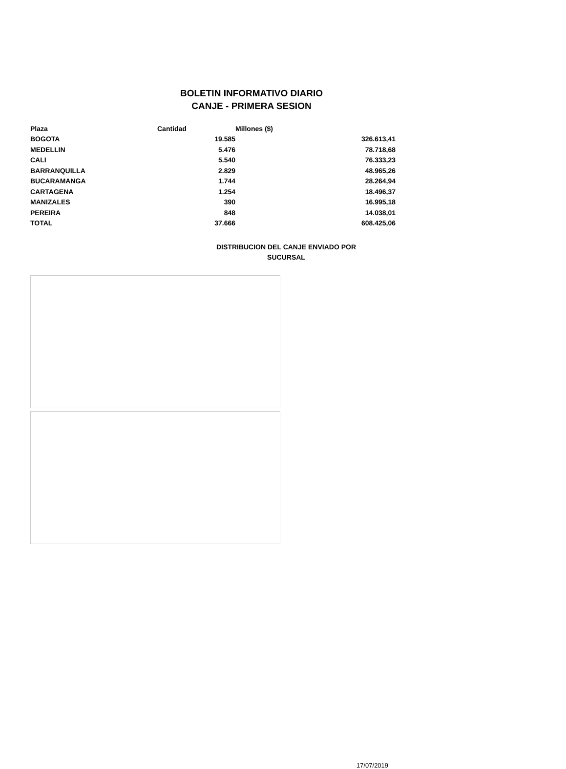BOLETIN INFORMATIVO DIARIO
CANJE - PRIMERA SESION
| Plaza | Cantidad | Millones ($) |
| --- | --- | --- |
| BOGOTA | 19.585 | 326.613,41 |
| MEDELLIN | 5.476 | 78.718,68 |
| CALI | 5.540 | 76.333,23 |
| BARRANQUILLA | 2.829 | 48.965,26 |
| BUCARAMANGA | 1.744 | 28.264,94 |
| CARTAGENA | 1.254 | 18.496,37 |
| MANIZALES | 390 | 16.995,18 |
| PEREIRA | 848 | 14.038,01 |
| TOTAL | 37.666 | 608.425,06 |
DISTRIBUCION DEL CANJE ENVIADO POR SUCURSAL
17/07/2019